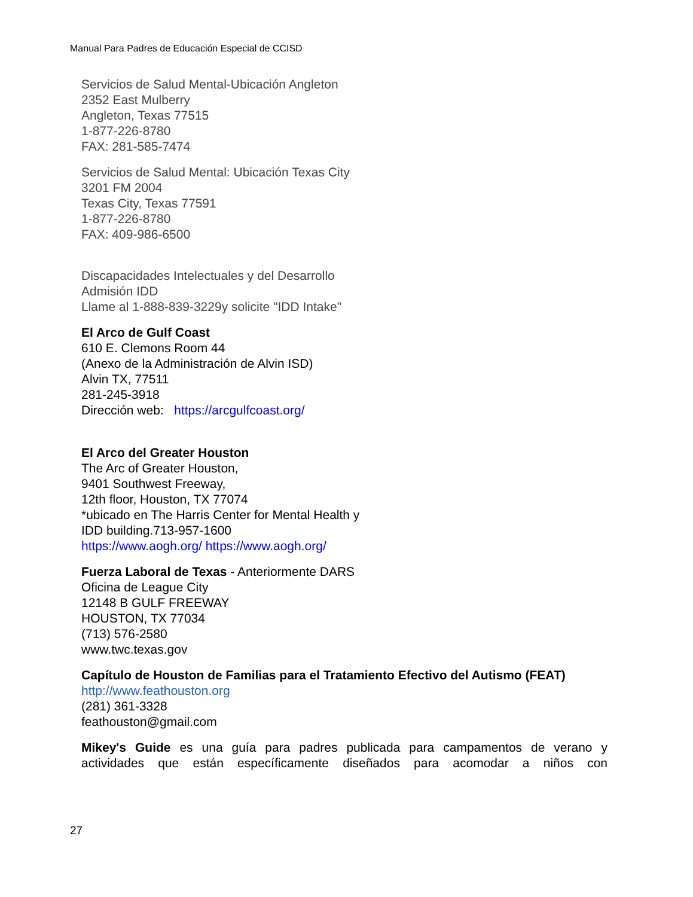Manual Para Padres de Educación Especial de CCISD
Servicios de Salud Mental-Ubicación Angleton
2352 East Mulberry
Angleton, Texas 77515
1-877-226-8780
FAX: 281-585-7474
Servicios de Salud Mental: Ubicación Texas City
3201 FM 2004
Texas City, Texas 77591
1-877-226-8780
FAX: 409-986-6500
Discapacidades Intelectuales y del Desarrollo
Admisión IDD
Llame al 1-888-839-3229y solicite "IDD Intake"
El Arco de Gulf Coast
610 E. Clemons Room 44
(Anexo de la Administración de Alvin ISD)
Alvin TX, 77511
281-245-3918
Dirección web: https://arcgulfcoast.org/
El Arco del Greater Houston
The Arc of Greater Houston,
9401 Southwest Freeway,
12th floor, Houston, TX 77074
*ubicado en The Harris Center for Mental Health y
IDD building.713-957-1600
https://www.aogh.org/ https://www.aogh.org/
Fuerza Laboral de Texas - Anteriormente DARS
Oficina de League City
12148 B GULF FREEWAY
HOUSTON, TX 77034
(713) 576-2580
www.twc.texas.gov
Capítulo de Houston de Familias para el Tratamiento Efectivo del Autismo (FEAT)
http://www.feathouston.org
(281) 361-3328
feathouston@gmail.com
Mikey's Guide es una guía para padres publicada para campamentos de verano y actividades que están específicamente diseñados para acomodar a niños con
27